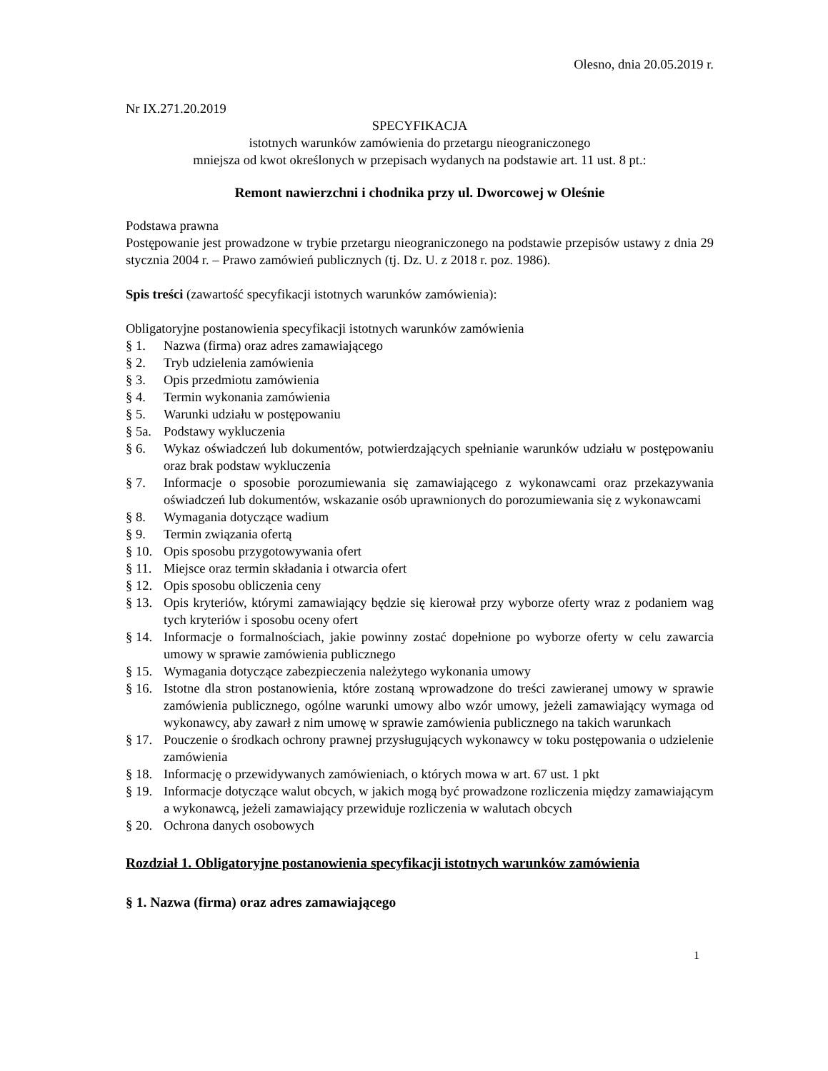Olesno, dnia 20.05.2019 r.
Nr IX.271.20.2019
SPECYFIKACJA
istotnych warunków zamówienia do przetargu nieograniczonego
mniejsza od kwot określonych w przepisach wydanych na podstawie art. 11 ust. 8 pt.:
Remont nawierzchni i chodnika przy ul. Dworcowej w Oleśnie
Podstawa prawna
Postępowanie jest prowadzone w trybie przetargu nieograniczonego na podstawie przepisów ustawy z dnia 29 stycznia 2004 r. – Prawo zamówień publicznych (tj. Dz. U. z 2018 r. poz. 1986).
Spis treści (zawartość specyfikacji istotnych warunków zamówienia):
Obligatoryjne postanowienia specyfikacji istotnych warunków zamówienia
§ 1. Nazwa (firma) oraz adres zamawiającego
§ 2. Tryb udzielenia zamówienia
§ 3. Opis przedmiotu zamówienia
§ 4. Termin wykonania zamówienia
§ 5. Warunki udziału w postępowaniu
§ 5a. Podstawy wykluczenia
§ 6. Wykaz oświadczeń lub dokumentów, potwierdzających spełnianie warunków udziału w postępowaniu oraz brak podstaw wykluczenia
§ 7. Informacje o sposobie porozumiewania się zamawiającego z wykonawcami oraz przekazywania oświadczeń lub dokumentów, wskazanie osób uprawnionych do porozumiewania się z wykonawcami
§ 8. Wymagania dotyczące wadium
§ 9. Termin związania ofertą
§ 10. Opis sposobu przygotowywania ofert
§ 11. Miejsce oraz termin składania i otwarcia ofert
§ 12. Opis sposobu obliczenia ceny
§ 13. Opis kryteriów, którymi zamawiający będzie się kierował przy wyborze oferty wraz z podaniem wag tych kryteriów i sposobu oceny ofert
§ 14. Informacje o formalnościach, jakie powinny zostać dopełnione po wyborze oferty w celu zawarcia umowy w sprawie zamówienia publicznego
§ 15. Wymagania dotyczące zabezpieczenia należytego wykonania umowy
§ 16. Istotne dla stron postanowienia, które zostaną wprowadzone do treści zawieranej umowy w sprawie zamówienia publicznego, ogólne warunki umowy albo wzór umowy, jeżeli zamawiający wymaga od wykonawcy, aby zawarł z nim umowę w sprawie zamówienia publicznego na takich warunkach
§ 17. Pouczenie o środkach ochrony prawnej przysługujących wykonawcy w toku postępowania o udzielenie zamówienia
§ 18. Informację o przewidywanych zamówieniach, o których mowa w art. 67 ust. 1 pkt
§ 19. Informacje dotyczące walut obcych, w jakich mogą być prowadzone rozliczenia między zamawiającym a wykonawcą, jeżeli zamawiający przewiduje rozliczenia w walutach obcych
§ 20. Ochrona danych osobowych
Rozdział 1. Obligatoryjne postanowienia specyfikacji istotnych warunków zamówienia
§ 1. Nazwa (firma) oraz adres zamawiającego
1